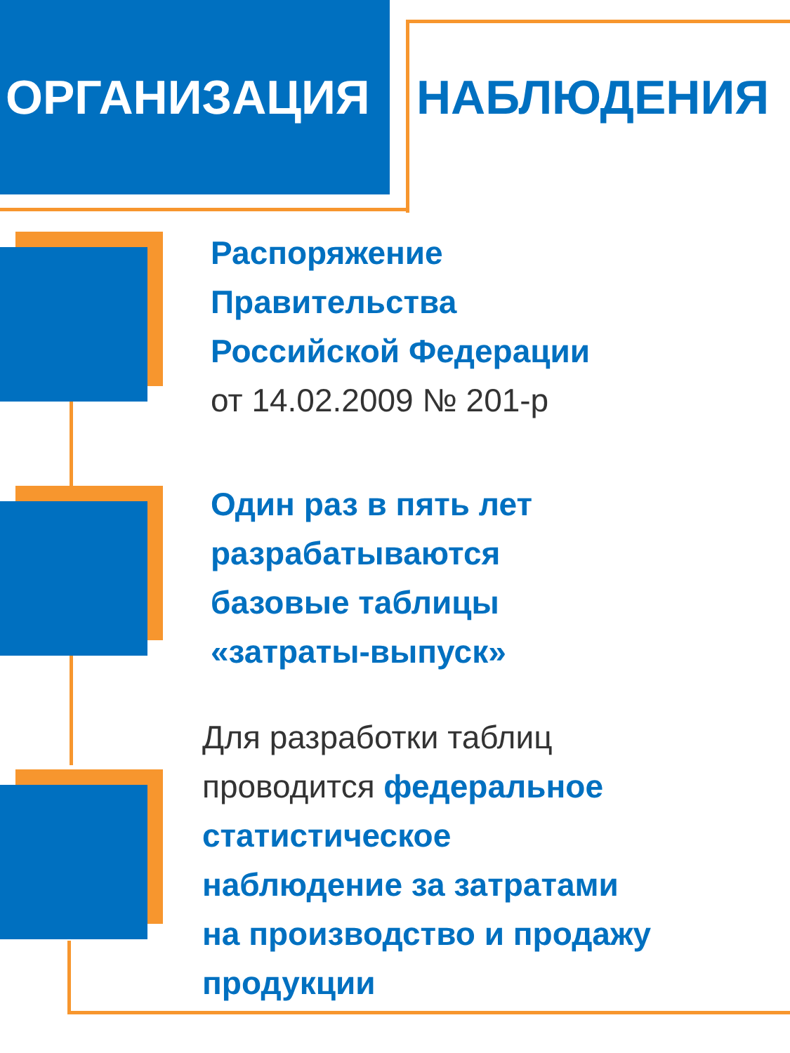ОРГАНИЗАЦИЯ
НАБЛЮДЕНИЯ
Распоряжение
Правительства
Российской Федерации
от 14.02.2009 № 201-р
Один раз в пять лет
разрабатываются
базовые таблицы
«затраты-выпуск»
Для разработки таблиц
проводится федеральное
статистическое
наблюдение за затратами
на производство и продажу
продукции